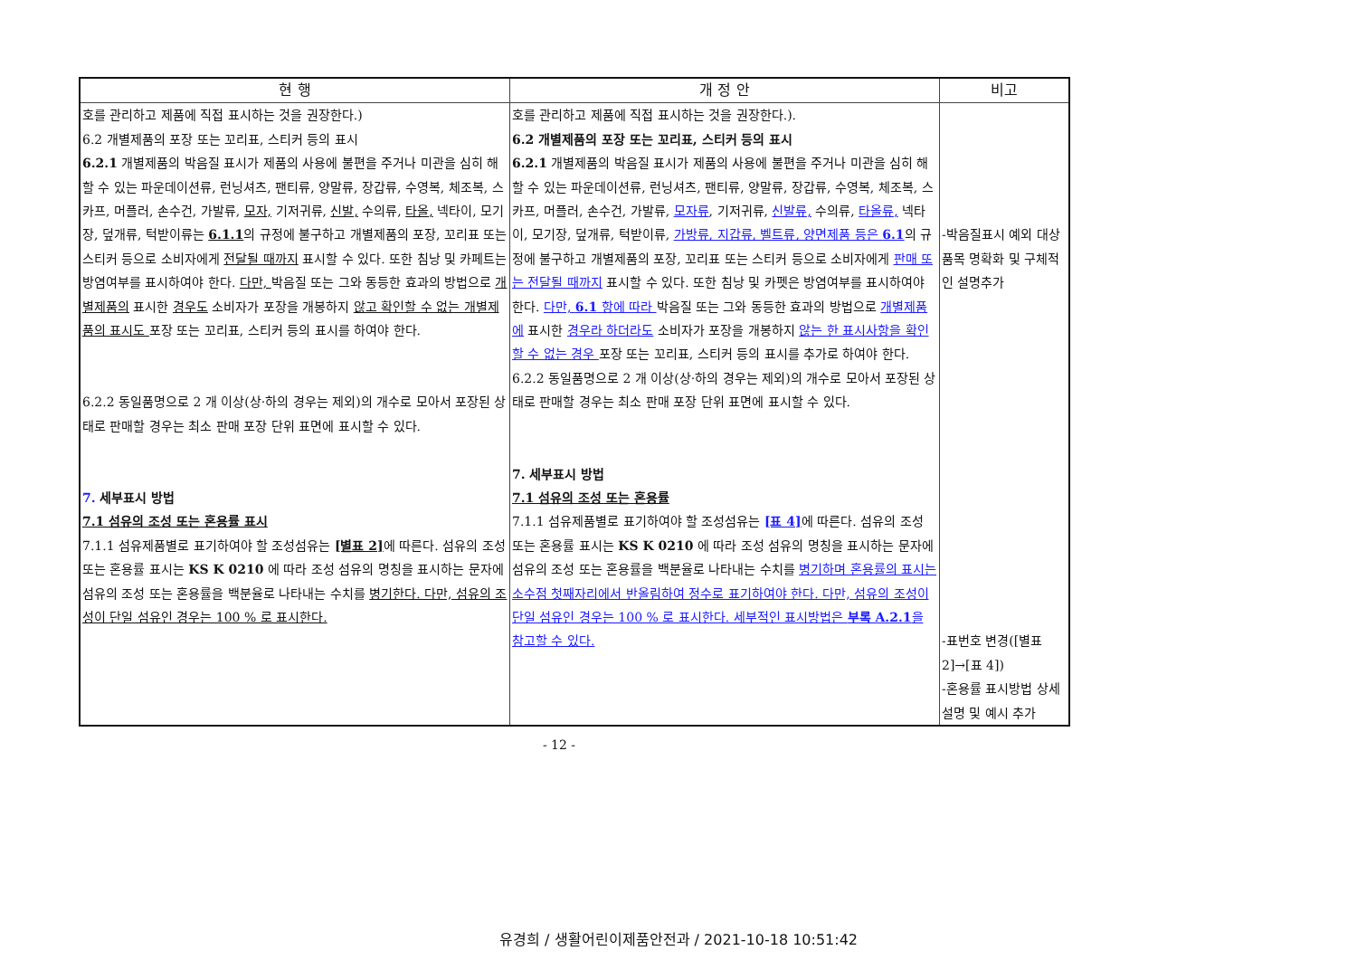| 현 행 | 개 정 안 | 비고 |
| --- | --- | --- |
| 호를 관리하고 제품에 직접 표시하는 것을 권장한다.) 6.2 개별제품의 포장 또는 꼬리표, 스티커 등의 표시 6.2.1 개별제품의 박음질 표시가 제품의 사용에 불편을 주거나 미관을 심히 해할 수 있는 파운데이션류, 런닝셔츠, 팬티류, 양말류, 장갑류, 수영복, 체조복, 스카프, 머플러, 손수건, 가발류, 모자, 기저귀류, 신발, 수의류, 타올, 넥타이, 모기장, 덮개류, 턱받이류는 6.1.1 의 규정에 불구하고 개별제품의 포장, 꼬리표 또는 스티커 등으로 소비자에게 전달될 때까지 표시할 수 있다. 또한 침낭 및 카페트는 방염여부를 표시하여야 한다. 다만, 박음질 또는 그와 동등한 효과의 방법으로 개별제품의 표시한 경우도 소비자가 포장을 개봉하지 않고 확인할 수 없는 개별제품의 표시도 포장 또는 꼬리표, 스티커 등의 표시를 하여야 한다. 6.2.2 동일품명으로 2 개 이상(상·하의 경우는 제외)의 개수로 모아서 포장된 상태로 판매할 경우는 최소 판매 포장 단위 표면에 표시할 수 있다. 7. 세부표시 방법 7.1 섬유의 조성 또는 혼용률 표시 7.1.1 섬유제품별로 표기하여야 할 조성섬유는 [별표 2] 에 따른다. 섬유의 조성 또는 혼용률 표시는 KS K 0210 에 따라 조성 섬유의 명칭을 표시하는 문자에 섬유의 조성 또는 혼용률을 백분율로 나타내는 수치를 병기한다. 다만, 섬유의 조성이 단일 섬유인 경우는 100 % 로 표시한다. | 호를 관리하고 제품에 직접 표시하는 것을 권장한다.). 6.2 개별제품의 포장 또는 꼬리표, 스티커 등의 표시 6.2.1 개별제품의 박음질 표시가 제품의 사용에 불편을 주거나 미관을 심히 해할 수 있는 파운데이션류, 런닝셔츠, 팬티류, 양말류, 장갑류, 수영복, 체조복, 스카프, 머플러, 손수건, 가발류, 모자류 , 기저귀류, 신발류, 수의류, 타올류, 넥타이, 모기장, 덮개류, 턱받이류, 가방류, 지갑류, 벨트류, 양면제품 등은 6.1 의 규정에 불구하고 개별제품의 포장, 꼬리표 또는 스티커 등으로 소비자에게 판매 또는 전달될 때까지 표시할 수 있다. 또한 침낭 및 카펫은 방염여부를 표시하여야 한다. 다만, 6.1 항에 따라 박음질 또는 그와 동등한 효과의 방법으로 개별제품에 표시한 경우라 하더라도 소비자가 포장을 개봉하지 않는 한 표시사항을 확인할 수 없는 경우 포장 또는 꼬리표, 스티커 등의 표시를 추가로 하여야 한다. 6.2.2 동일품명으로 2 개 이상(상·하의 경우는 제외)의 개수로 모아서 포장된 상태로 판매할 경우는 최소 판매 포장 단위 표면에 표시할 수 있다. 7. 세부표시 방법 7.1 섬유의 조성 또는 혼용률 7.1.1 섬유제품별로 표기하여야 할 조성섬유는 [표 4] 에 따른다. 섬유의 조성 또는 혼용률 표시는 KS K 0210 에 따라 조성 섬유의 명칭을 표시하는 문자에 섬유의 조성 또는 혼용률을 백분율로 나타내는 수치를 병기하며 혼용률의 표시는 소수점 첫째자리에서 반올림하여 정수로 표기하여야 한다. 다만, 섬유의 조성이 단일 섬유인 경우는 100 % 로 표시한다. 세부적인 표시방법은 부록 A.2.1 을 참고할 수 있다. | -박음질표시 예외 대상품목 명확화 및 구체적인 설명추가 -표번호 변경([별표 2]→[표 4]) -혼용률 표시방법 상세설명 및 예시 추가 |
- 12 -
유경희 / 생활어린이제품안전과 / 2021-10-18 10:51:42